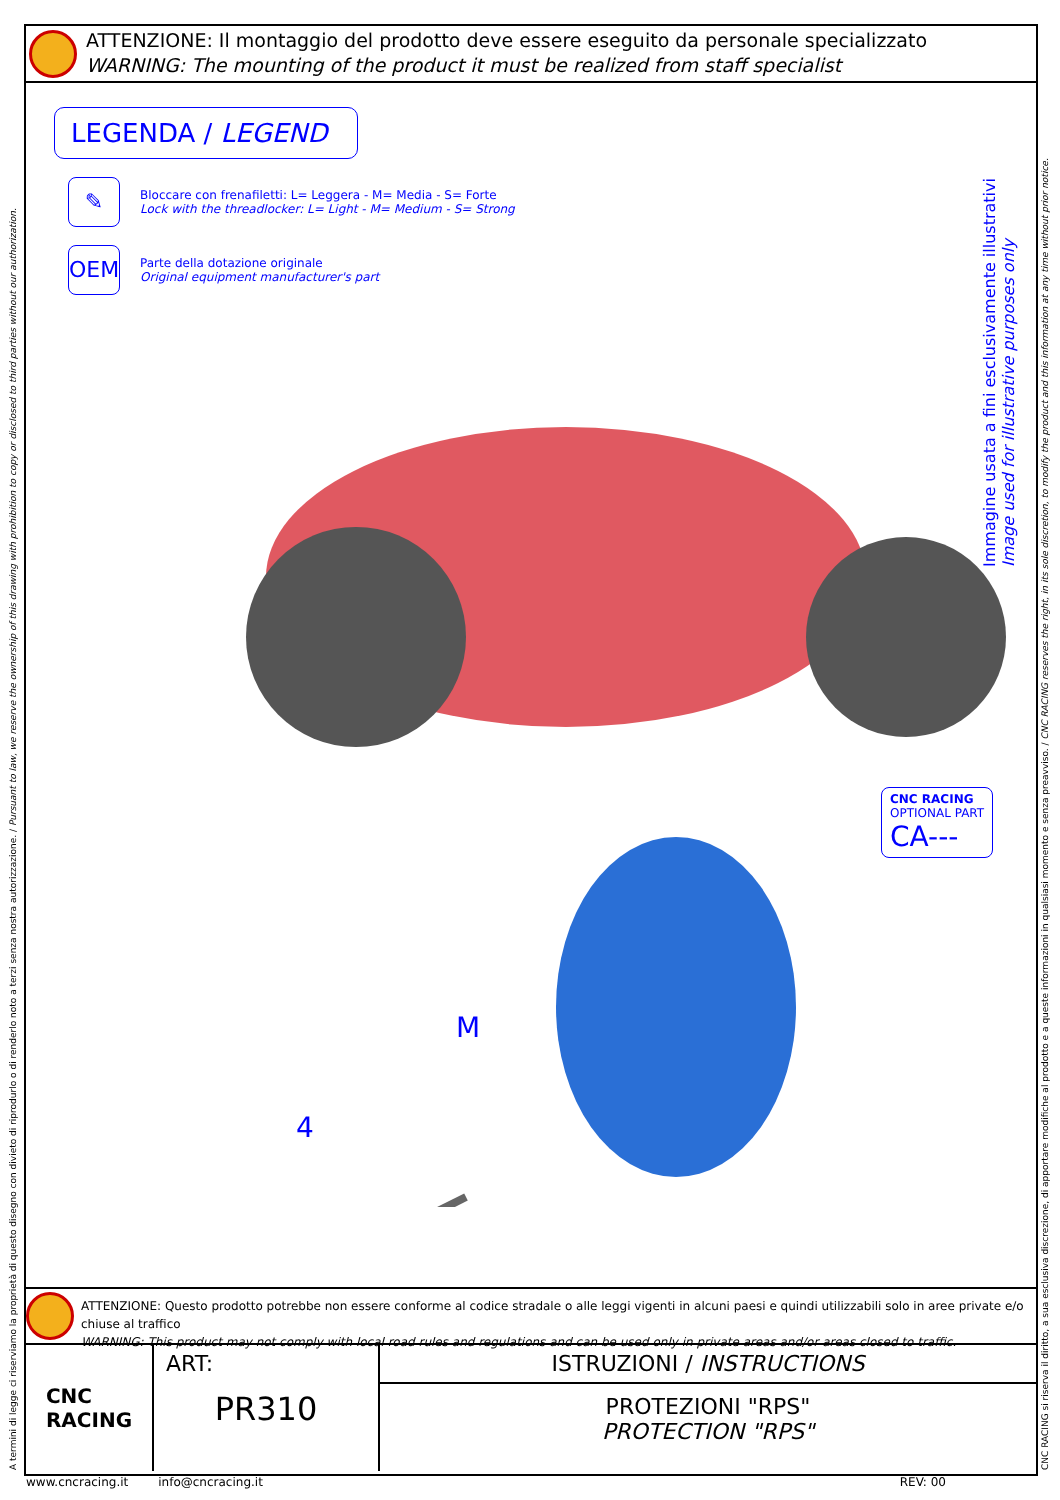ATTENZIONE: Il montaggio del prodotto deve essere eseguito da personale specializzato
WARNING: The mounting of the product it must be realized from staff specialist
LEGENDA / LEGEND
✎
Bloccare con frenafiletti: L= Leggera - M= Media - S= Forte
Lock with the threadlocker: L= Light - M= Medium - S= Strong
OEM
Parte della dotazione originale
Original equipment manufacturer's part
4
M
Immagine usata a fini esclusivamente illustrativi
Image used for illustrative purposes only
CNC RACING
OPTIONAL PART
CA---
ATTENZIONE: Questo prodotto potrebbe non essere conforme al codice stradale o alle leggi vigenti in alcuni paesi e quindi utilizzabili solo in aree private e/o chiuse al traffico
WARNING: This product may not comply with local road rules and regulations and can be used only in private areas and/or areas closed to traffic.
CNC
RACING
ART:
PR310
ISTRUZIONI / INSTRUCTIONS
PROTEZIONI "RPS"
PROTECTION "RPS"
www.cncracing.it info@cncracing.it REV: 00
A termini di legge ci riserviamo la proprietà di questo disegno con divieto di riprodurlo o di renderlo noto a terzi senza nostra autorizzazione. / Pursuant to law, we reserve the ownership of this drawing with prohibition to copy or disclosed to third parties without our authorization.
CNC RACING si riserva il diritto, a sua esclusiva discrezione, di apportare modifiche al prodotto e a queste informazioni in qualsiasi momento e senza preavviso. / CNC RACING reserves the right, in its sole discretion, to modify the product and this information at any time without prior notice.